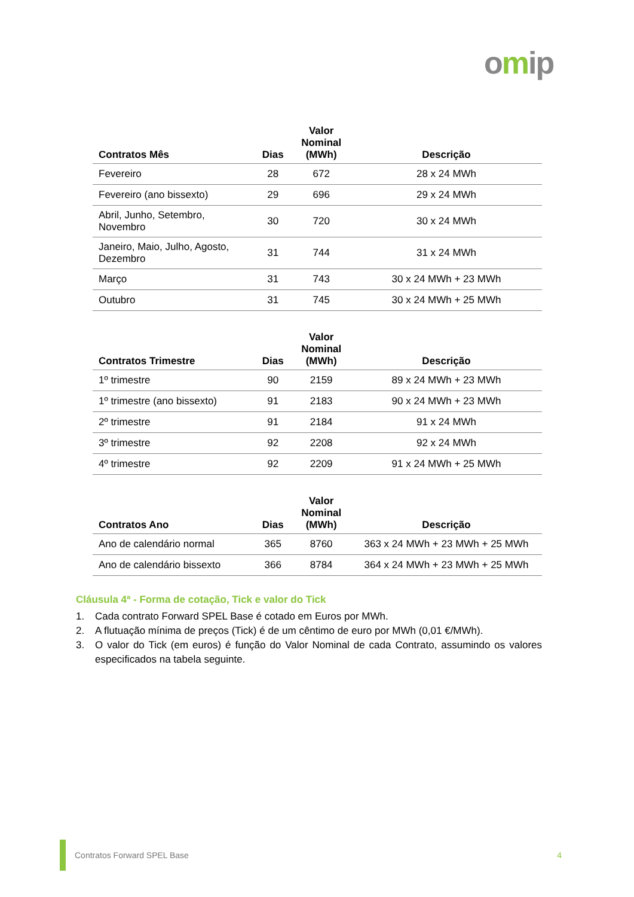omip
| Contratos Mês | Dias | Valor Nominal (MWh) | Descrição |
| --- | --- | --- | --- |
| Fevereiro | 28 | 672 | 28 x 24 MWh |
| Fevereiro (ano bissexto) | 29 | 696 | 29 x 24 MWh |
| Abril, Junho, Setembro, Novembro | 30 | 720 | 30 x 24 MWh |
| Janeiro, Maio, Julho, Agosto, Dezembro | 31 | 744 | 31 x 24 MWh |
| Março | 31 | 743 | 30 x 24 MWh + 23 MWh |
| Outubro | 31 | 745 | 30 x 24 MWh + 25 MWh |
| Contratos Trimestre | Dias | Valor Nominal (MWh) | Descrição |
| --- | --- | --- | --- |
| 1º trimestre | 90 | 2159 | 89 x 24 MWh + 23 MWh |
| 1º trimestre (ano bissexto) | 91 | 2183 | 90 x 24 MWh + 23 MWh |
| 2º trimestre | 91 | 2184 | 91 x 24 MWh |
| 3º trimestre | 92 | 2208 | 92 x 24 MWh |
| 4º trimestre | 92 | 2209 | 91 x 24 MWh + 25 MWh |
| Contratos Ano | Dias | Valor Nominal (MWh) | Descrição |
| --- | --- | --- | --- |
| Ano de calendário normal | 365 | 8760 | 363 x 24 MWh + 23 MWh + 25 MWh |
| Ano de calendário bissexto | 366 | 8784 | 364 x 24 MWh + 23 MWh + 25 MWh |
Cláusula 4ª - Forma de cotação, Tick e valor do Tick
1. Cada contrato Forward SPEL Base é cotado em Euros por MWh.
2. A flutuação mínima de preços (Tick) é de um cêntimo de euro por MWh (0,01 €/MWh).
3. O valor do Tick (em euros) é função do Valor Nominal de cada Contrato, assumindo os valores especificados na tabela seguinte.
Contratos Forward SPEL Base 4